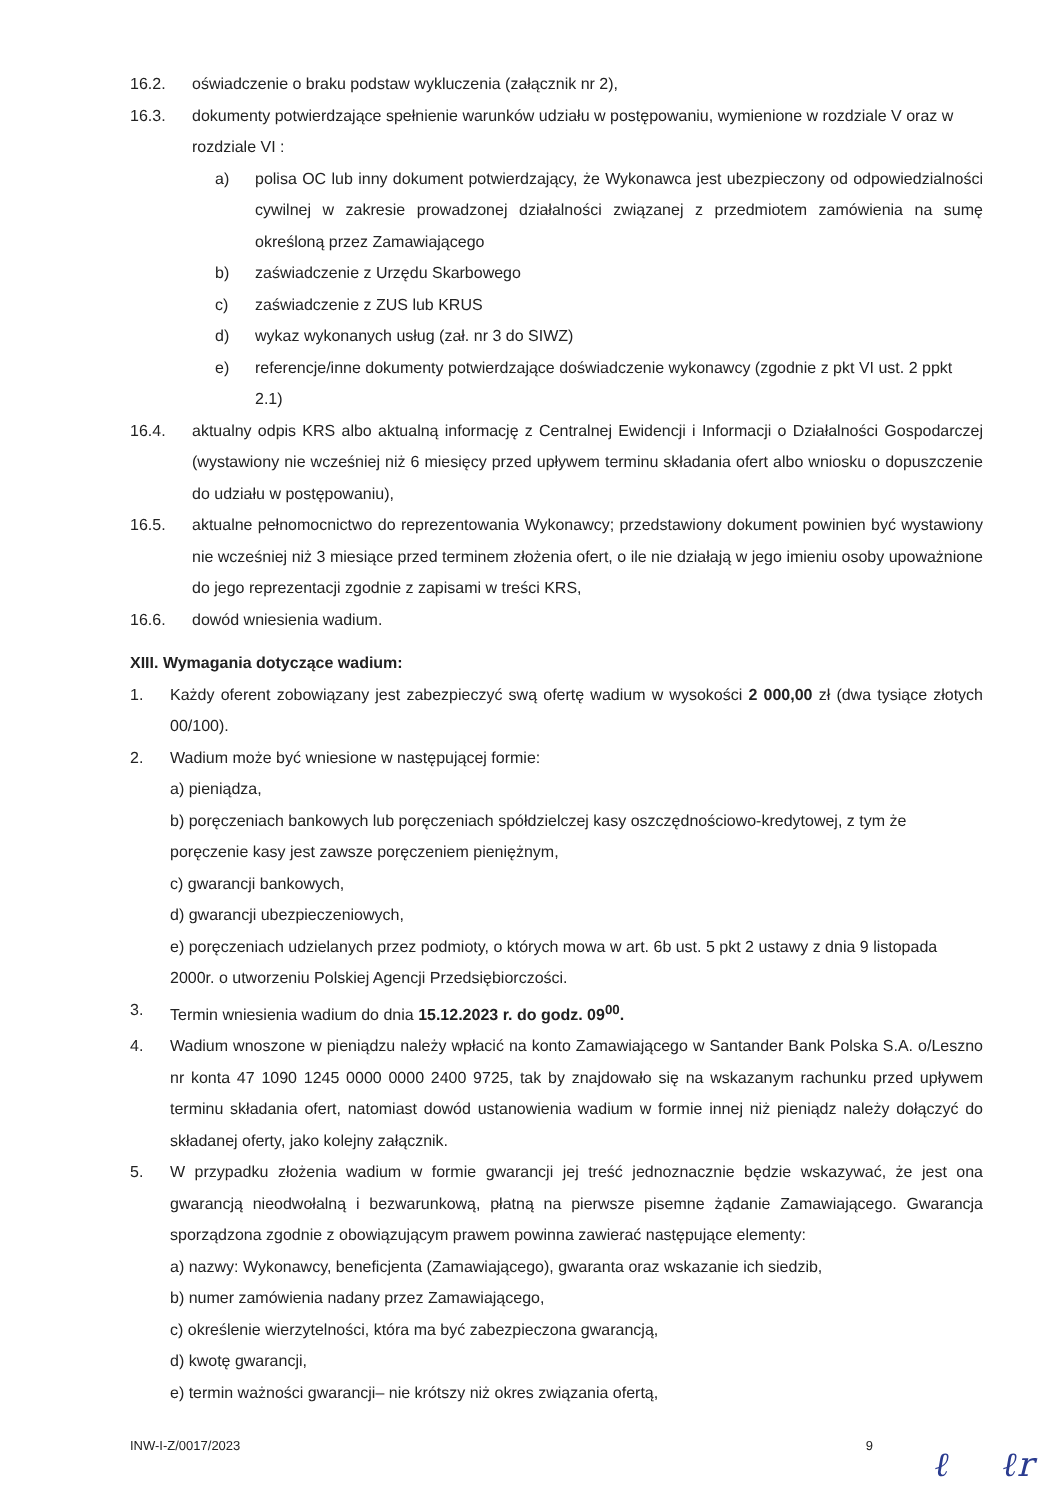16.2. oświadczenie o braku podstaw wykluczenia (załącznik nr 2),
16.3. dokumenty potwierdzające spełnienie warunków udziału w postępowaniu, wymienione w rozdziale V oraz w rozdziale VI :
a) polisa OC lub inny dokument potwierdzający, że Wykonawca jest ubezpieczony od odpowiedzialności cywilnej w zakresie prowadzonej działalności związanej z przedmiotem zamówienia na sumę określoną przez Zamawiającego
b) zaświadczenie z Urzędu Skarbowego
c) zaświadczenie z ZUS lub KRUS
d) wykaz wykonanych usług (zał. nr 3 do SIWZ)
e) referencje/inne dokumenty potwierdzające doświadczenie wykonawcy (zgodnie z pkt VI ust. 2 ppkt 2.1)
16.4. aktualny odpis KRS albo aktualną informację z Centralnej Ewidencji i Informacji o Działalności Gospodarczej (wystawiony nie wcześniej niż 6 miesięcy przed upływem terminu składania ofert albo wniosku o dopuszczenie do udziału w postępowaniu),
16.5. aktualne pełnomocnictwo do reprezentowania Wykonawcy; przedstawiony dokument powinien być wystawiony nie wcześniej niż 3 miesiące przed terminem złożenia ofert, o ile nie działają w jego imieniu osoby upoważnione do jego reprezentacji zgodnie z zapisami w treści KRS,
16.6. dowód wniesienia wadium.
XIII. Wymagania dotyczące wadium:
1. Każdy oferent zobowiązany jest zabezpieczyć swą ofertę wadium w wysokości 2 000,00 zł (dwa tysiące złotych 00/100).
2. Wadium może być wniesione w następującej formie:
a) pieniądza,
b) poręczeniach bankowych lub poręczeniach spółdzielczej kasy oszczędnościowo-kredytowej, z tym że poręczenie kasy jest zawsze poręczeniem pieniężnym,
c) gwarancji bankowych,
d) gwarancji ubezpieczeniowych,
e) poręczeniach udzielanych przez podmioty, o których mowa w art. 6b ust. 5 pkt 2 ustawy z dnia 9 listopada 2000r. o utworzeniu Polskiej Agencji Przedsiębiorczości.
3. Termin wniesienia wadium do dnia 15.12.2023 r. do godz. 09<sup>00</sup>.
4. Wadium wnoszone w pieniądzu należy wpłacić na konto Zamawiającego w Santander Bank Polska S.A. o/Leszno nr konta 47 1090 1245 0000 0000 2400 9725, tak by znajdowało się na wskazanym rachunku przed upływem terminu składania ofert, natomiast dowód ustanowienia wadium w formie innej niż pieniądz należy dołączyć do składanej oferty, jako kolejny załącznik.
5. W przypadku złożenia wadium w formie gwarancji jej treść jednoznacznie będzie wskazywać, że jest ona gwarancją nieodwołalną i bezwarunkową, płatną na pierwsze pisemne żądanie Zamawiającego. Gwarancja sporządzona zgodnie z obowiązującym prawem powinna zawierać następujące elementy:
a) nazwy: Wykonawcy, beneficjenta (Zamawiającego), gwaranta oraz wskazanie ich siedzib,
b) numer zamówienia nadany przez Zamawiającego,
c) określenie wierzytelności, która ma być zabezpieczona gwarancją,
d) kwotę gwarancji,
e) termin ważności gwarancji– nie krótszy niż okres związania ofertą,
INW-I-Z/0017/2023 9
ℓ ℓr